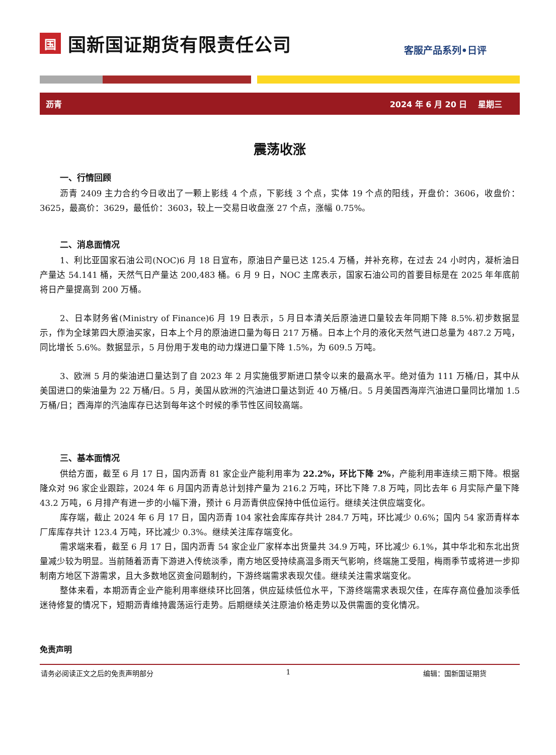国国新国证期货有限责任公司
客服产品系列•日评
沥青 2024 年 6 月 20 日　 星期三
震荡收涨
一、行情回顾
沥青 2409 主力合约今日收出了一颗上影线 4 个点，下影线 3 个点，实体 19 个点的阳线，开盘价：3606，收盘价：3625，最高价：3629，最低价：3603，较上一交易日收盘涨 27 个点，涨幅 0.75%。
二、消息面情况
1、利比亚国家石油公司(NOC)6 月 18 日宣布，原油日产量已达 125.4 万桶，并补充称，在过去 24 小时内，凝析油日产量达 54.141 桶，天然气日产量达 200,483 桶。6 月 9 日，NOC 主席表示，国家石油公司的首要目标是在 2025 年年底前将日产量提高到 200 万桶。
2、日本财务省(Ministry of Finance)6 月 19 日表示，5 月日本清关后原油进口量较去年同期下降 8.5%.初步数据显示，作为全球第四大原油买家，日本上个月的原油进口量为每日 217 万桶。日本上个月的液化天然气进口总量为 487.2 万吨，同比增长 5.6%。数据显示，5 月份用于发电的动力煤进口量下降 1.5%，为 609.5 万吨。
3、欧洲 5 月的柴油进口量达到了自 2023 年 2 月实施俄罗斯进口禁令以来的最高水平。绝对值为 111 万桶/日，其中从美国进口的柴油量为 22 万桶/日。5 月，美国从欧洲的汽油进口量达到近 40 万桶/日。5 月美国西海岸汽油进口量同比增加 1.5 万桶/日；西海岸的汽油库存已达到每年这个时候的季节性区间较高端。
三、基本面情况
供给方面，截至 6 月 17 日，国内沥青 81 家企业产能利用率为 22.2%，环比下降 2%，产能利用率连续三期下降。根据隆众对 96 家企业跟踪，2024 年 6 月国内沥青总计划排产量为 216.2 万吨，环比下降 7.8 万吨，同比去年 6 月实际产量下降 43.2 万吨，6 月排产有进一步的小幅下滑，预计 6 月沥青供应保持中低位运行。继续关注供应端变化。
库存端，截止 2024 年 6 月 17 日，国内沥青 104 家社会库库存共计 284.7 万吨，环比减少 0.6%；国内 54 家沥青样本厂库库存共计 123.4 万吨，环比减少 0.3%。继续关注库存端变化。
需求端来看，截至 6 月 17 日，国内沥青 54 家企业厂家样本出货量共 34.9 万吨，环比减少 6.1%，其中华北和东北出货量减少较为明显。当前随着沥青下游进入传统淡季，南方地区受持续高温多雨天气影响，终端施工受阻，梅雨季节或将进一步抑制南方地区下游需求，且大多数地区资金问题制约，下游终端需求表现欠佳。继续关注需求端变化。
整体来看，本期沥青企业产能利用率继续环比回落，供应延续低位水平，下游终端需求表现欠佳，在库存高位叠加淡季低迷待修复的情况下，短期沥青维持震荡运行走势。后期继续关注原油价格走势以及供需面的变化情况。
免责声明
请务必阅读正文之后的免责声明部分 1 编辑：国新国证期货